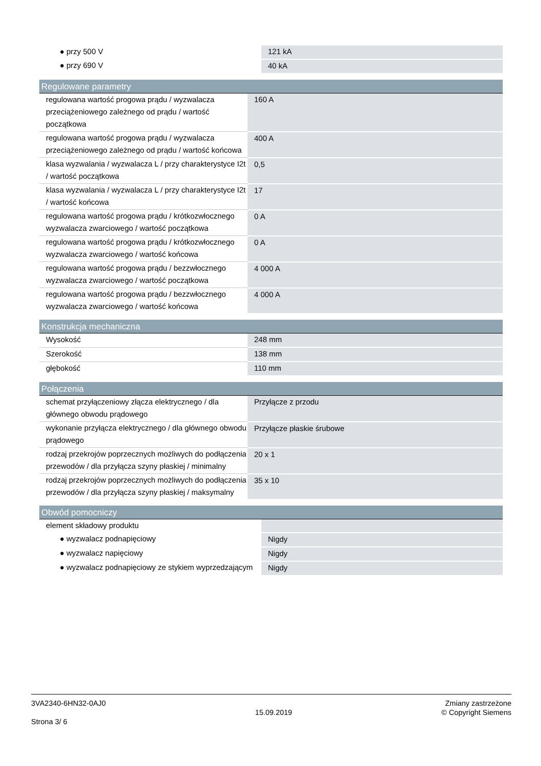| ● przy 500 V | 121 kA |
| ● przy 690 V | 40 kA |
| Regulowane parametry | |
| --- | --- |
| regulowana wartość progowa prądu / wyzwalacza przeciążeniowego zależnego od prądu / wartość początkowa | 160 A |
| regulowana wartość progowa prądu / wyzwalacza przeciążeniowego zależnego od prądu / wartość końcowa | 400 A |
| klasa wyzwalania / wyzwalacza L / przy charakterystyce I2t / wartość początkowa | 0,5 |
| klasa wyzwalania / wyzwalacza L / przy charakterystyce I2t / wartość końcowa | 17 |
| regulowana wartość progowa prądu / krótkozwłocznego wyzwalacza zwarciowego / wartość początkowa | 0 A |
| regulowana wartość progowa prądu / krótkozwłocznego wyzwalacza zwarciowego / wartość końcowa | 0 A |
| regulowana wartość progowa prądu / bezzwłocznego wyzwalacza zwarciowego / wartość początkowa | 4 000 A |
| regulowana wartość progowa prądu / bezzwłocznego wyzwalacza zwarciowego / wartość końcowa | 4 000 A |
| Konstrukcja mechaniczna | |
| --- | --- |
| Wysokość | 248 mm |
| Szerokość | 138 mm |
| głębokość | 110 mm |
| Połączenia | |
| --- | --- |
| schemat przyłączeniowy złącza elektrycznego / dla głównego obwodu prądowego | Przyłącze z przodu |
| wykonanie przyłącza elektrycznego / dla głównego obwodu prądowego | Przyłącze płaskie śrubowe |
| rodzaj przekrojów poprzecznych możliwych do podłączenia przewodów / dla przyłącza szyny płaskiej / minimalny | 20 x 1 |
| rodzaj przekrojów poprzecznych możliwych do podłączenia przewodów / dla przyłącza szyny płaskiej / maksymalny | 35 x 10 |
| Obwód pomocniczy | |
| --- | --- |
| element składowy produktu | |
| ● wyzwalacz podnapięciowy | Nigdy |
| ● wyzwalacz napięciowy | Nigdy |
| ● wyzwalacz podnapięciowy ze stykiem wyprzedzającym | Nigdy |
3VA2340-6HN32-0AJ0
Strona 3/ 6
15.09.2019
Zmiany zastrzeżone
© Copyright Siemens